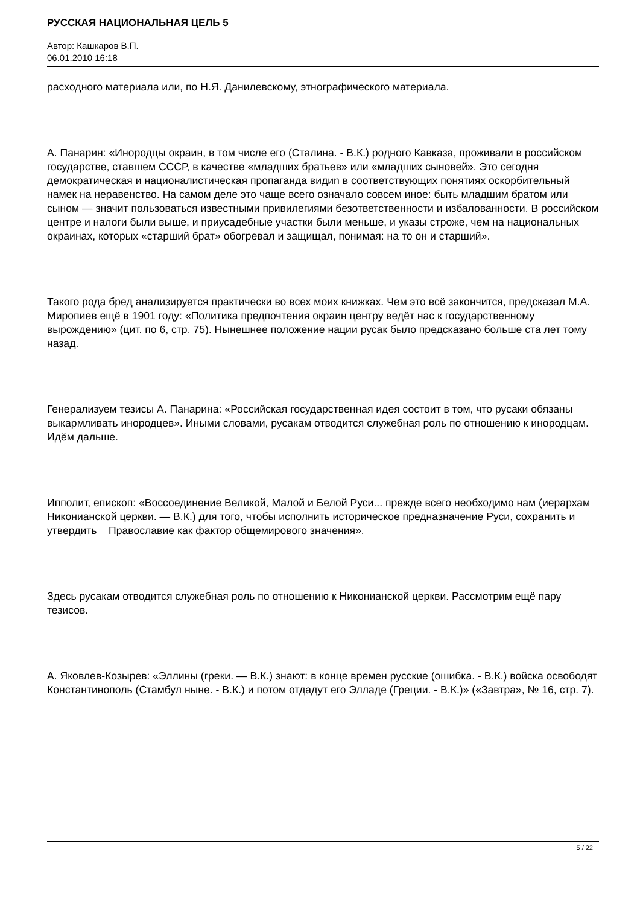РУССКАЯ НАЦИОНАЛЬНАЯ ЦЕЛЬ 5
Автор: Кашкаров В.П.
06.01.2010 16:18
расходного материала или, по Н.Я. Данилевскому, этнографического материала.
А. Панарин: «Инородцы окраин, в том числе его (Сталина. - В.К.) родного Кавказа, проживали в российском государстве, ставшем СССР, в качестве «младших братьев» или «младших сыновей». Это сегодня демократическая и националистическая пропаганда видиn в соответствующих понятиях оскорбительный намек на неравенство. На самом деле это чаще всего означало совсем иное: быть младшим братом или сыном — значит пользоваться известными привилегиями безответственности и избалованности. В российском центре и налоги были выше, и приусадебные участки были меньше, и указы строже, чем на национальных окраинах, которых «старший брат» обогревал и защищал, понимая: на то он и старший».
Такого рода бред анализируется практически во всех моих книжках. Чем это всё закончится, предсказал М.А. Миропиев ещё в 1901 году: «Политика предпочтения окраин центру ведёт нас к государственному вырождению» (цит. по 6, стр. 75). Нынешнее положение нации русак было предсказано больше ста лет тому назад.
Генерализуем тезисы А. Панарина: «Российская государственная идея состоит в том, что русаки обязаны выкармливать инородцев». Иными словами, русакам отводится служебная роль по отношению к инородцам. Идём дальше.
Ипполит, епископ: «Воссоединение Великой, Малой и Белой Руси... прежде всего необходимо нам (иерархам Никонианской церкви. — В.К.) для того, чтобы исполнить историческое предназначение Руси, сохранить и утвердить Православие как фактор общемирового значения».
Здесь русакам отводится служебная роль по отношению к Никонианской церкви. Рассмотрим ещё пару тезисов.
А. Яковлев-Козырев: «Эллины (греки. — В.К.) знают: в конце времен русские (ошибка. - В.К.) войска освободят Константинополь (Стамбул ныне. - В.К.) и потом отдадут его Элладе (Греции. - В.К.)» («Завтра», № 16, стр. 7).
5 / 22